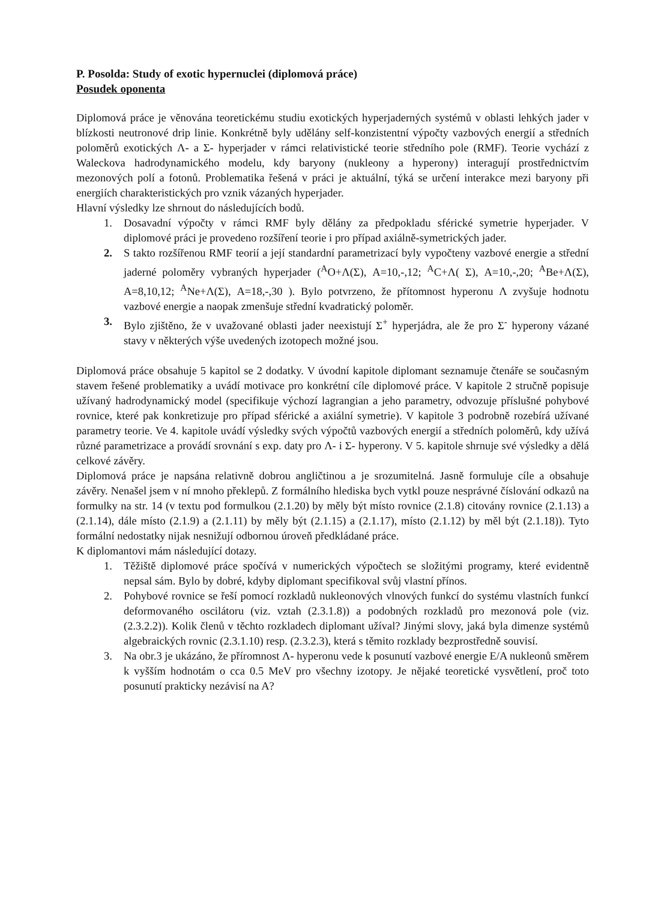P. Posolda: Study of exotic hypernuclei (diplomová práce)
Posudek oponenta
Diplomová práce je věnována teoretickému studiu exotických hyperjaderných systémů v oblasti lehkých jader v blízkosti neutronové drip linie. Konkrétně byly udělány self-konzistentní výpočty vazbových energií a středních poloměrů exotických Λ- a Σ- hyperjader v rámci relativistické teorie středního pole (RMF). Teorie vychází z Waleckova hadrodynamického modelu, kdy baryony (nukleony a hyperony) interagují prostřednictvím mezonových polí a fotonů. Problematika řešená v práci je aktuální, týká se určení interakce mezi baryony při energiích charakteristických pro vznik vázaných hyperjader.
Hlavní výsledky lze shrnout do následujících bodů.
1. Dosavadní výpočty v rámci RMF byly dělány za předpokladu sférické symetrie hyperjader. V diplomové práci je provedeno rozšíření teorie i pro případ axiálně-symetrických jader.
2. S takto rozšířenou RMF teorií a její standardní parametrizací byly vypočteny vazbové energie a střední jaderné poloměry vybraných hyperjader (<sup>A</sup>O+Λ(Σ), A=10,-,12; <sup>A</sup>C+Λ( Σ), A=10,-,20; <sup>A</sup>Be+Λ(Σ), A=8,10,12; <sup>A</sup>Ne+Λ(Σ), A=18,-,30 ). Bylo potvrzeno, že přítomnost hyperonu Λ zvyšuje hodnotu vazbové energie a naopak zmenšuje střední kvadratický poloměr.
3. Bylo zjištěno, že v uvažované oblasti jader neexistují Σ<sup>+</sup> hyperjádra, ale že pro Σ<sup>-</sup> hyperony vázané stavy v některých výše uvedených izotopech možné jsou.
Diplomová práce obsahuje 5 kapitol se 2 dodatky. V úvodní kapitole diplomant seznamuje čtenáře se současným stavem řešené problematiky a uvádí motivace pro konkrétní cíle diplomové práce. V kapitole 2 stručně popisuje užívaný hadrodynamický model (specifikuje výchozí lagrangian a jeho parametry, odvozuje příslušné pohybové rovnice, které pak konkretizuje pro případ sférické a axiální symetrie). V kapitole 3 podrobně rozebírá užívané parametry teorie. Ve 4. kapitole uvádí výsledky svých výpočtů vazbových energií a středních poloměrů, kdy užívá různé parametrizace a provádí srovnání s exp. daty pro Λ- i Σ- hyperony. V 5. kapitole shrnuje své výsledky a dělá celkové závěry.
Diplomová práce je napsána relativně dobrou angličtinou a je srozumitelná. Jasně formuluje cíle a obsahuje závěry. Nenašel jsem v ní mnoho překlepů. Z formálního hlediska bych vytkl pouze nesprávné číslování odkazů na formulky na str. 14 (v textu pod formulkou (2.1.20) by měly být místo rovnice (2.1.8) citovány rovnice (2.1.13) a (2.1.14), dále místo (2.1.9) a (2.1.11) by měly být (2.1.15) a (2.1.17), místo (2.1.12) by měl být (2.1.18)). Tyto formální nedostatky nijak nesnižují odbornou úroveň předkládané práce.
K diplomantovi mám následující dotazy.
1. Těžiště diplomové práce spočívá v numerických výpočtech se složitými programy, které evidentně nepsal sám. Bylo by dobré, kdyby diplomant specifikoval svůj vlastní přínos.
2. Pohybové rovnice se řeší pomocí rozkladů nukleonových vlnových funkcí do systému vlastních funkcí deformovaného oscilátoru (viz. vztah (2.3.1.8)) a podobných rozkladů pro mezonová pole (viz. (2.3.2.2)). Kolik členů v těchto rozkladech diplomant užíval? Jinými slovy, jaká byla dimenze systémů algebraických rovnic (2.3.1.10) resp. (2.3.2.3), která s těmito rozklady bezprostředně souvisí.
3. Na obr.3 je ukázáno, že příromnost Λ- hyperonu vede k posunutí vazbové energie E/A nukleonů směrem k vyšším hodnotám o cca 0.5 MeV pro všechny izotopy. Je nějaké teoretické vysvětlení, proč toto posunutí prakticky nezávisí na A?